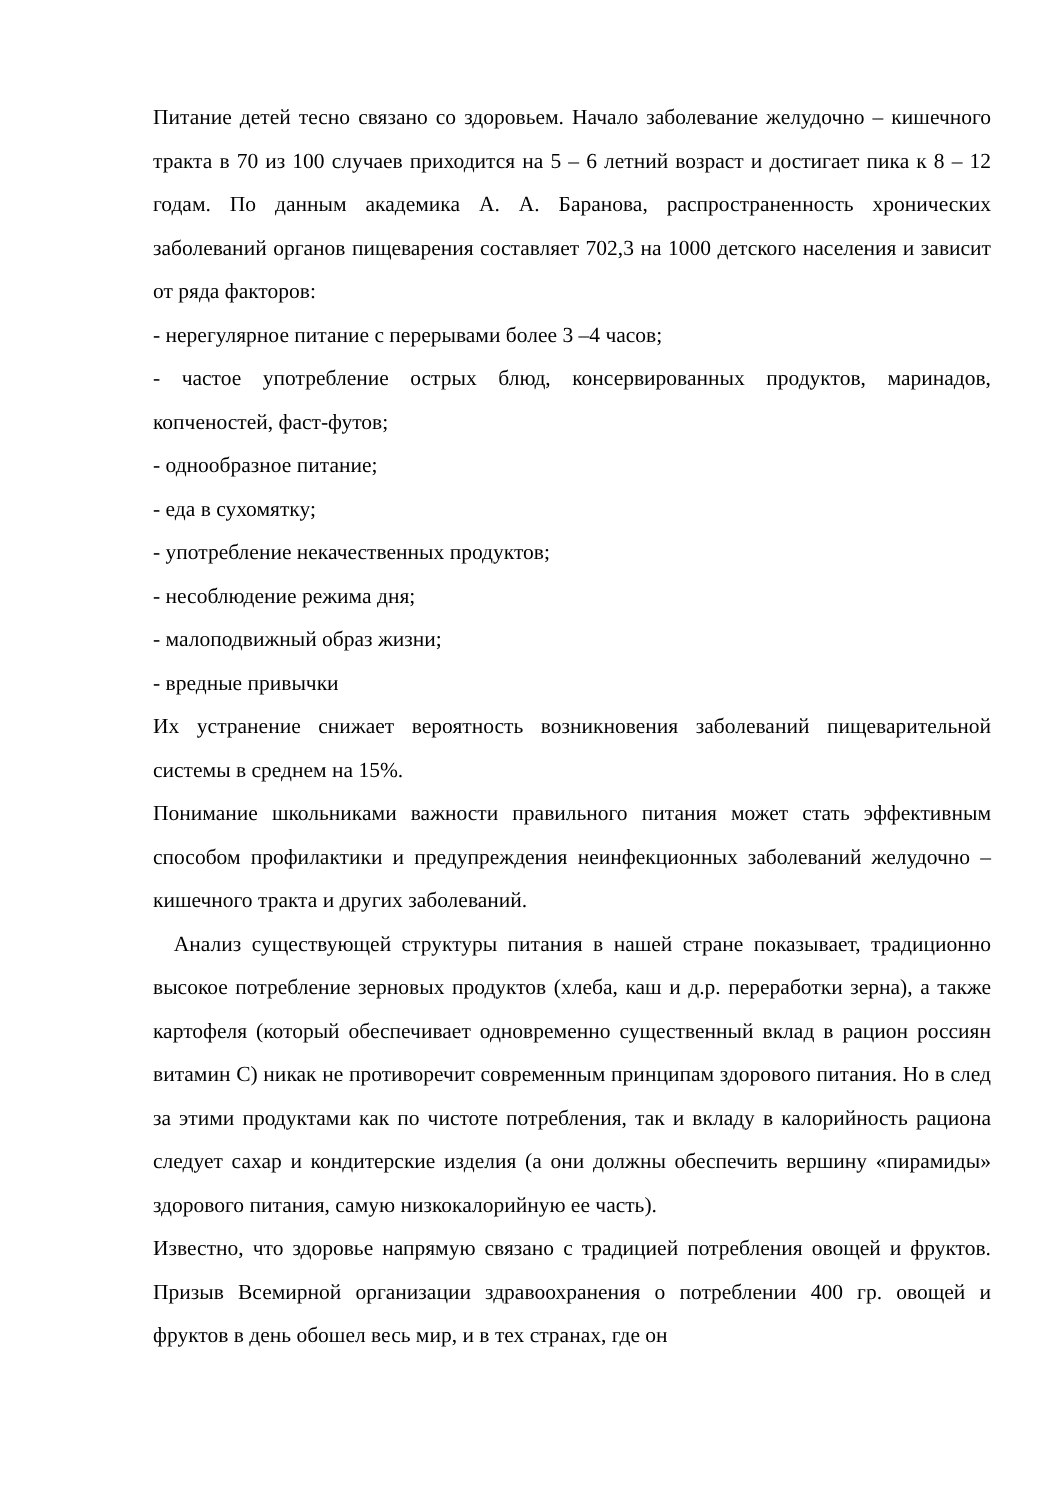Питание детей тесно связано со здоровьем. Начало заболевание желудочно – кишечного тракта в 70 из 100 случаев приходится на 5 – 6 летний возраст и достигает пика к 8 – 12 годам. По данным академика А. А. Баранова, распространенность хронических заболеваний органов пищеварения составляет 702,3 на 1000 детского населения и зависит от ряда факторов:
- нерегулярное питание с перерывами более 3 –4 часов;
- частое употребление острых блюд, консервированных продуктов, маринадов, копченостей, фаст-футов;
- однообразное питание;
- еда в сухомятку;
- употребление некачественных продуктов;
- несоблюдение режима дня;
- малоподвижный образ жизни;
- вредные привычки
Их устранение снижает вероятность возникновения заболеваний пищеварительной системы в среднем на 15%.
Понимание школьниками важности правильного питания может стать эффективным способом профилактики и предупреждения неинфекционных заболеваний желудочно – кишечного тракта и других заболеваний.
Анализ существующей структуры питания в нашей стране показывает, традиционно высокое потребление зерновых продуктов (хлеба, каш и д.р. переработки зерна), а также картофеля (который обеспечивает одновременно существенный вклад в рацион россиян витамин С) никак не противоречит современным принципам здорового питания. Но в след за этими продуктами как по чистоте потребления, так и вкладу в калорийность рациона следует сахар и кондитерские изделия (а они должны обеспечить вершину «пирамиды» здорового питания, самую низкокалорийную ее часть).
Известно, что здоровье напрямую связано с традицией потребления овощей и фруктов. Призыв Всемирной организации здравоохранения о потреблении 400 гр. овощей и фруктов в день обошел весь мир, и в тех странах, где он